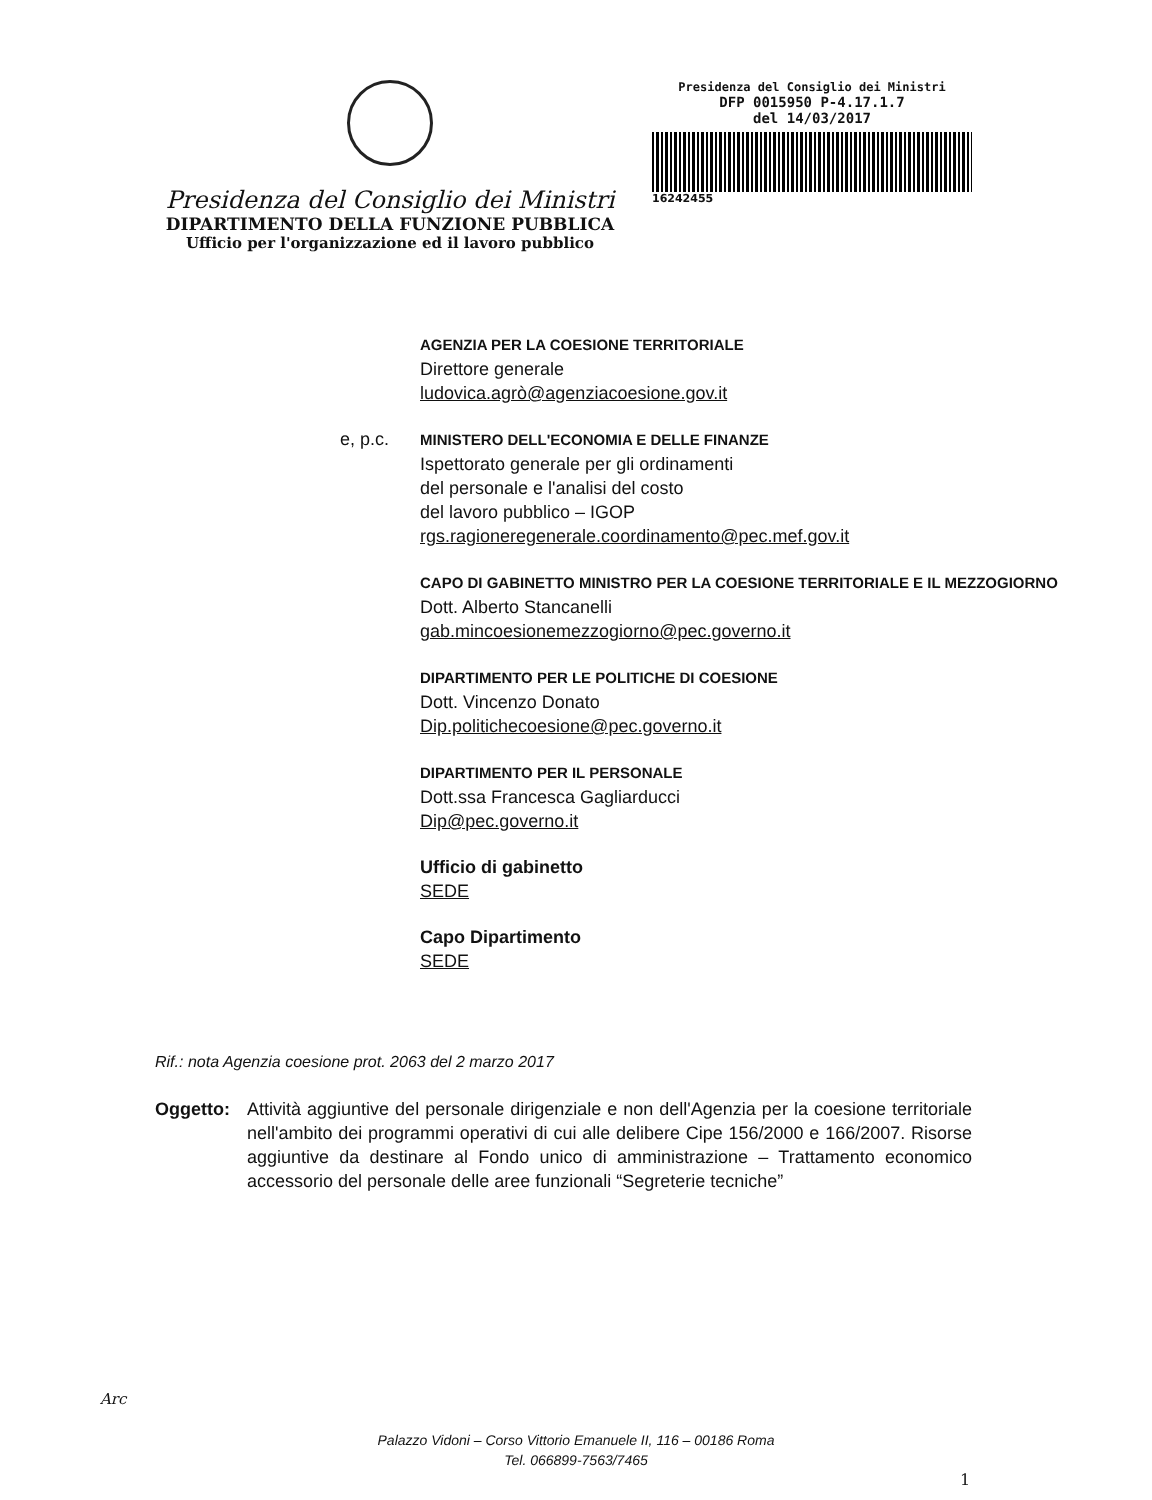Presidenza del Consiglio dei Ministri
DIPARTIMENTO DELLA FUNZIONE PUBBLICA
Ufficio per l'organizzazione ed il lavoro pubblico
Presidenza del Consiglio dei Ministri
DFP 0015950 P-4.17.1.7
del 14/03/2017
16242455
AGENZIA PER LA COESIONE TERRITORIALE
Direttore generale
ludovica.agrò@agenziacoesione.gov.it
e, p.c.
MINISTERO DELL'ECONOMIA E DELLE FINANZE
Ispettorato generale per gli ordinamenti
del personale e l'analisi del costo
del lavoro pubblico – IGOP
rgs.ragioneregenerale.coordinamento@pec.mef.gov.it
CAPO DI GABINETTO MINISTRO PER LA COESIONE TERRITORIALE E IL MEZZOGIORNO
Dott. Alberto Stancanelli
gab.mincoesionemezzogiorno@pec.governo.it
DIPARTIMENTO PER LE POLITICHE DI COESIONE
Dott. Vincenzo Donato
Dip.politichecoesione@pec.governo.it
DIPARTIMENTO PER IL PERSONALE
Dott.ssa Francesca Gagliarducci
Dip@pec.governo.it
Ufficio di gabinetto
SEDE
Capo Dipartimento
SEDE
Rif.: nota Agenzia coesione prot. 2063 del 2 marzo 2017
Oggetto: Attività aggiuntive del personale dirigenziale e non dell'Agenzia per la coesione territoriale nell'ambito dei programmi operativi di cui alle delibere Cipe 156/2000 e 166/2007. Risorse aggiuntive da destinare al Fondo unico di amministrazione – Trattamento economico accessorio del personale delle aree funzionali “Segreterie tecniche”
Arc
Palazzo Vidoni – Corso Vittorio Emanuele II, 116 – 00186 Roma
Tel. 066899-7563/7465
1